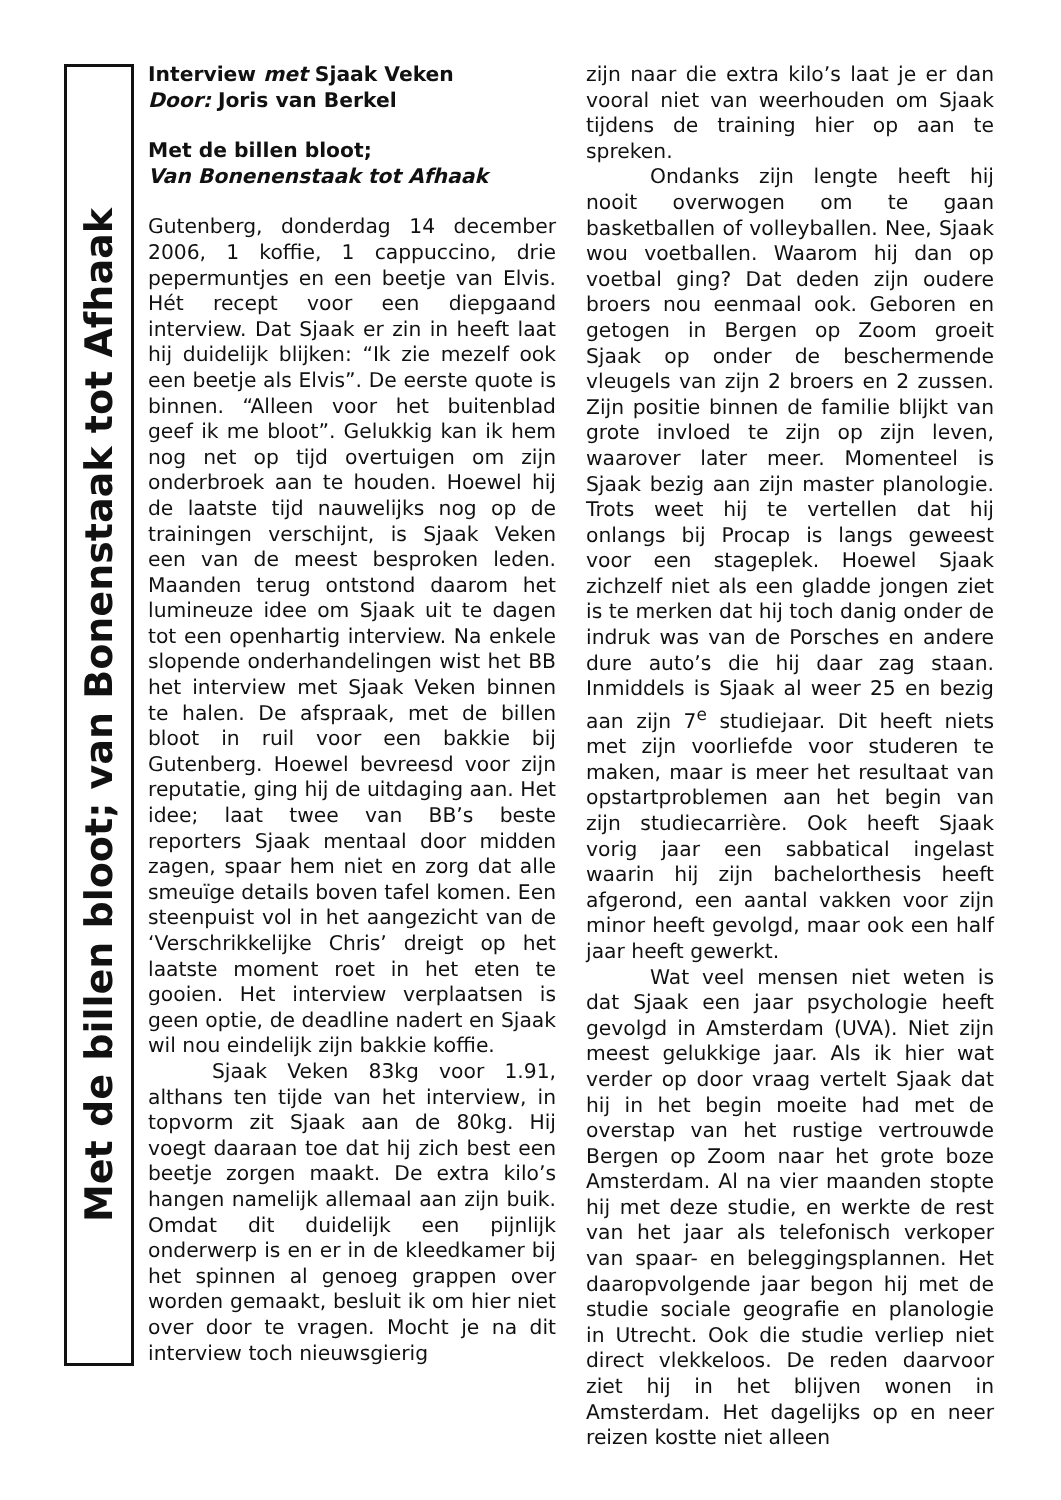Met de billen bloot; van Bonenstaak tot Afhaak
Interview met Sjaak Veken
Door: Joris van Berkel
Met de billen bloot;
Van Bonenenstaak tot Afhaak
Gutenberg, donderdag 14 december 2006, 1 koffie, 1 cappuccino, drie pepermuntjes en een beetje van Elvis. Hét recept voor een diepgaand interview. Dat Sjaak er zin in heeft laat hij duidelijk blijken: “Ik zie mezelf ook een beetje als Elvis”. De eerste quote is binnen. “Alleen voor het buitenblad geef ik me bloot”. Gelukkig kan ik hem nog net op tijd overtuigen om zijn onderbroek aan te houden. Hoewel hij de laatste tijd nauwelijks nog op de trainingen verschijnt, is Sjaak Veken een van de meest besproken leden. Maanden terug ontstond daarom het lumineuze idee om Sjaak uit te dagen tot een openhartig interview. Na enkele slopende onderhandelingen wist het BB het interview met Sjaak Veken binnen te halen. De afspraak, met de billen bloot in ruil voor een bakkie bij Gutenberg. Hoewel bevreesd voor zijn reputatie, ging hij de uitdaging aan. Het idee; laat twee van BB’s beste reporters Sjaak mentaal door midden zagen, spaar hem niet en zorg dat alle smeuïge details boven tafel komen. Een steenpuist vol in het aangezicht van de ‘Verschrikkelijke Chris’ dreigt op het laatste moment roet in het eten te gooien. Het interview verplaatsen is geen optie, de deadline nadert en Sjaak wil nou eindelijk zijn bakkie koffie.
Sjaak Veken 83kg voor 1.91, althans ten tijde van het interview, in topvorm zit Sjaak aan de 80kg. Hij voegt daaraan toe dat hij zich best een beetje zorgen maakt. De extra kilo’s hangen namelijk allemaal aan zijn buik. Omdat dit duidelijk een pijnlijk onderwerp is en er in de kleedkamer bij het spinnen al genoeg grappen over worden gemaakt, besluit ik om hier niet over door te vragen. Mocht je na dit interview toch nieuwsgierig
zijn naar die extra kilo’s laat je er dan vooral niet van weerhouden om Sjaak tijdens de training hier op aan te spreken.
Ondanks zijn lengte heeft hij nooit overwogen om te gaan basketballen of volleyballen. Nee, Sjaak wou voetballen. Waarom hij dan op voetbal ging? Dat deden zijn oudere broers nou eenmaal ook. Geboren en getogen in Bergen op Zoom groeit Sjaak op onder de beschermende vleugels van zijn 2 broers en 2 zussen. Zijn positie binnen de familie blijkt van grote invloed te zijn op zijn leven, waarover later meer. Momenteel is Sjaak bezig aan zijn master planologie. Trots weet hij te vertellen dat hij onlangs bij Procap is langs geweest voor een stageplek. Hoewel Sjaak zichzelf niet als een gladde jongen ziet is te merken dat hij toch danig onder de indruk was van de Porsches en andere dure auto’s die hij daar zag staan. Inmiddels is Sjaak al weer 25 en bezig aan zijn 7<sup>e</sup> studiejaar. Dit heeft niets met zijn voorliefde voor studeren te maken, maar is meer het resultaat van opstartproblemen aan het begin van zijn studiecarrière. Ook heeft Sjaak vorig jaar een sabbatical ingelast waarin hij zijn bachelorthesis heeft afgerond, een aantal vakken voor zijn minor heeft gevolgd, maar ook een half jaar heeft gewerkt.
Wat veel mensen niet weten is dat Sjaak een jaar psychologie heeft gevolgd in Amsterdam (UVA). Niet zijn meest gelukkige jaar. Als ik hier wat verder op door vraag vertelt Sjaak dat hij in het begin moeite had met de overstap van het rustige vertrouwde Bergen op Zoom naar het grote boze Amsterdam. Al na vier maanden stopte hij met deze studie, en werkte de rest van het jaar als telefonisch verkoper van spaar- en beleggingsplannen. Het daaropvolgende jaar begon hij met de studie sociale geografie en planologie in Utrecht. Ook die studie verliep niet direct vlekkeloos. De reden daarvoor ziet hij in het blijven wonen in Amsterdam. Het dagelijks op en neer reizen kostte niet alleen